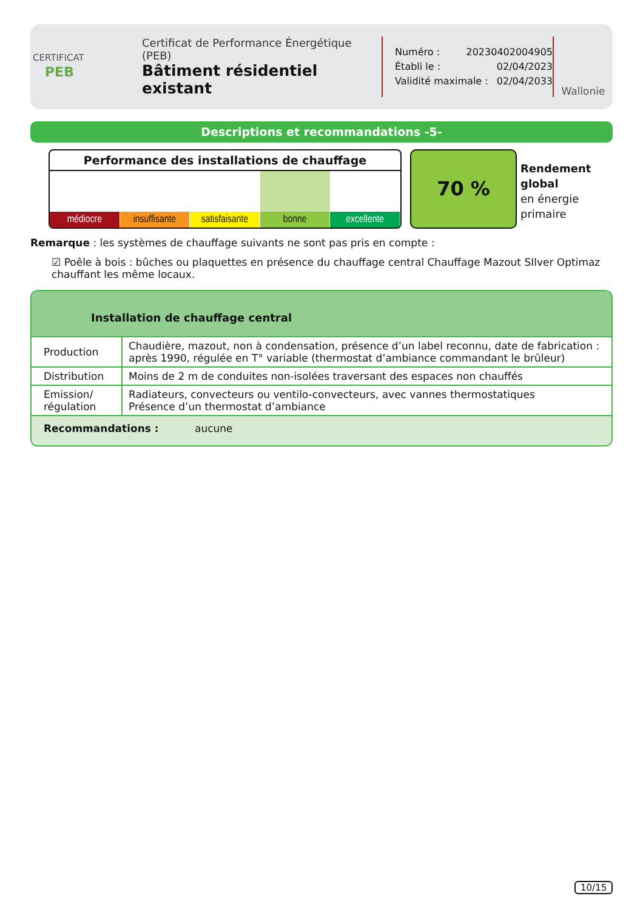CERTIFICAT
PEB
Certificat de Performance Énergétique (PEB)
Bâtiment résidentiel existant
Numéro : 20230402004905
Établi le : 02/04/2023
Validité maximale : 02/04/2033
Wallonie
Descriptions et recommandations -5-
Performance des installations de chauffage
médiocre insuffisante satisfaisante bonne excellente
70 %
Rendement
global
en énergie
primaire
Remarque : les systèmes de chauffage suivants ne sont pas pris en compte :
☑ Poêle à bois : bûches ou plaquettes en présence du chauffage central Chauffage Mazout SIlver Optimaz chauffant les même locaux.
Installation de chauffage central
| Production | Chaudière, mazout, non à condensation, présence d’un label reconnu, date de fabrication : après 1990, régulée en T° variable (thermostat d’ambiance commandant le brûleur) |
| Distribution | Moins de 2 m de conduites non-isolées traversant des espaces non chauffés |
| Emission/ régulation | Radiateurs, convecteurs ou ventilo-convecteurs, avec vannes thermostatiques Présence d’un thermostat d’ambiance |
| Recommandations : aucune | |
10/15